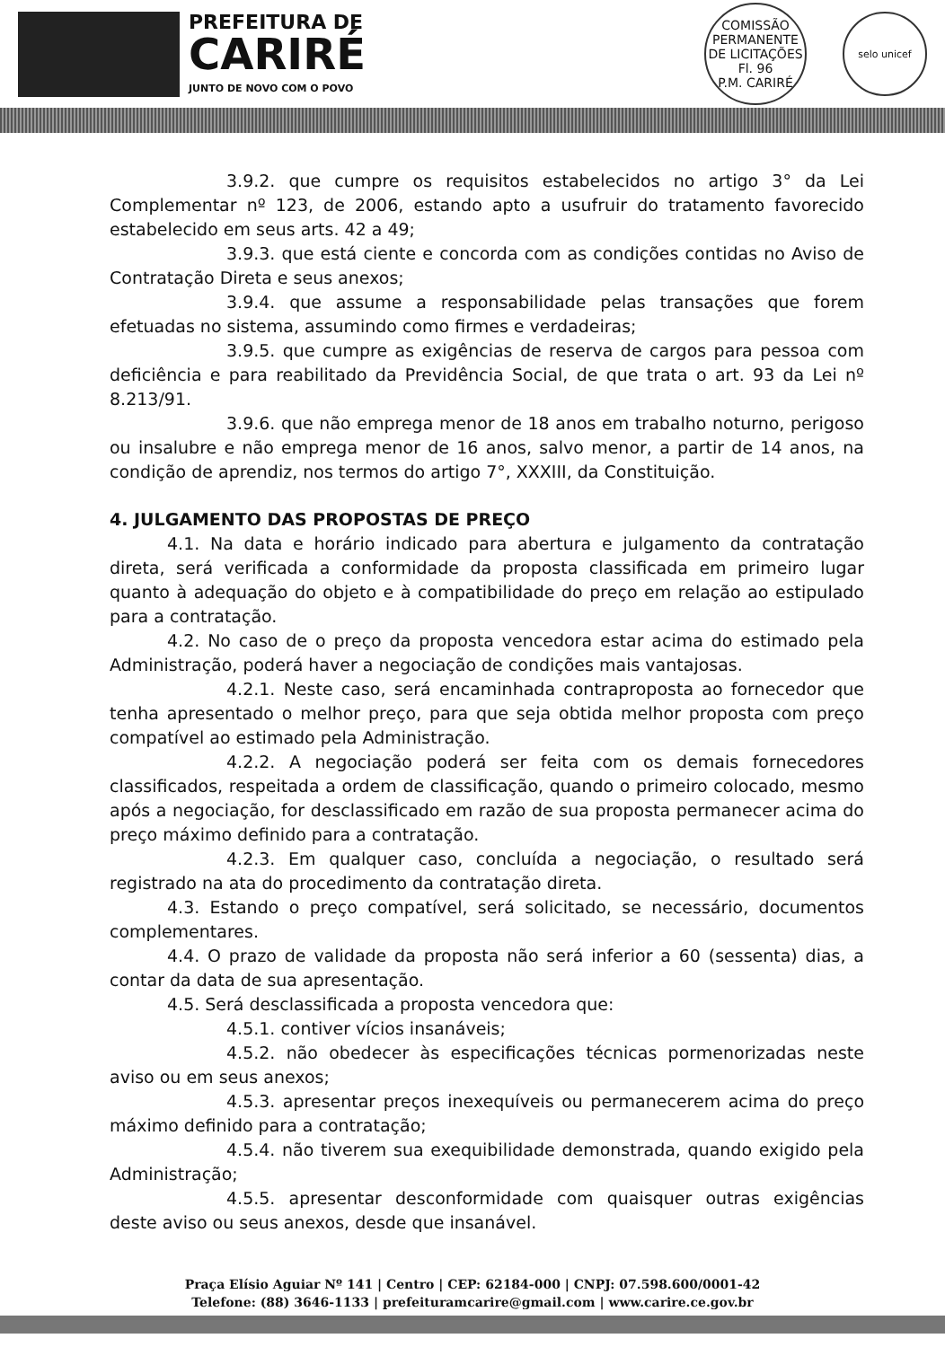PREFEITURA DE
CARIRÉ
JUNTO DE NOVO COM O POVO
COMISSÃO PERMANENTE DE LICITAÇÕES
Fl. 96
P.M. CARIRÉ
selo unicef
3.9.2. que cumpre os requisitos estabelecidos no artigo 3° da Lei Complementar nº 123, de 2006, estando apto a usufruir do tratamento favorecido estabelecido em seus arts. 42 a 49;
3.9.3. que está ciente e concorda com as condições contidas no Aviso de Contratação Direta e seus anexos;
3.9.4. que assume a responsabilidade pelas transações que forem efetuadas no sistema, assumindo como firmes e verdadeiras;
3.9.5. que cumpre as exigências de reserva de cargos para pessoa com deficiência e para reabilitado da Previdência Social, de que trata o art. 93 da Lei nº 8.213/91.
3.9.6. que não emprega menor de 18 anos em trabalho noturno, perigoso ou insalubre e não emprega menor de 16 anos, salvo menor, a partir de 14 anos, na condição de aprendiz, nos termos do artigo 7°, XXXIII, da Constituição.
4. JULGAMENTO DAS PROPOSTAS DE PREÇO
4.1. Na data e horário indicado para abertura e julgamento da contratação direta, será verificada a conformidade da proposta classificada em primeiro lugar quanto à adequação do objeto e à compatibilidade do preço em relação ao estipulado para a contratação.
4.2. No caso de o preço da proposta vencedora estar acima do estimado pela Administração, poderá haver a negociação de condições mais vantajosas.
4.2.1. Neste caso, será encaminhada contraproposta ao fornecedor que tenha apresentado o melhor preço, para que seja obtida melhor proposta com preço compatível ao estimado pela Administração.
4.2.2. A negociação poderá ser feita com os demais fornecedores classificados, respeitada a ordem de classificação, quando o primeiro colocado, mesmo após a negociação, for desclassificado em razão de sua proposta permanecer acima do preço máximo definido para a contratação.
4.2.3. Em qualquer caso, concluída a negociação, o resultado será registrado na ata do procedimento da contratação direta.
4.3. Estando o preço compatível, será solicitado, se necessário, documentos complementares.
4.4. O prazo de validade da proposta não será inferior a 60 (sessenta) dias, a contar da data de sua apresentação.
4.5. Será desclassificada a proposta vencedora que:
4.5.1. contiver vícios insanáveis;
4.5.2. não obedecer às especificações técnicas pormenorizadas neste aviso ou em seus anexos;
4.5.3. apresentar preços inexequíveis ou permanecerem acima do preço máximo definido para a contratação;
4.5.4. não tiverem sua exequibilidade demonstrada, quando exigido pela Administração;
4.5.5. apresentar desconformidade com quaisquer outras exigências deste aviso ou seus anexos, desde que insanável.
Praça Elísio Aguiar Nº 141 | Centro | CEP: 62184-000 | CNPJ: 07.598.600/0001-42
Telefone: (88) 3646-1133 | prefeituramcarire@gmail.com | www.carire.ce.gov.br